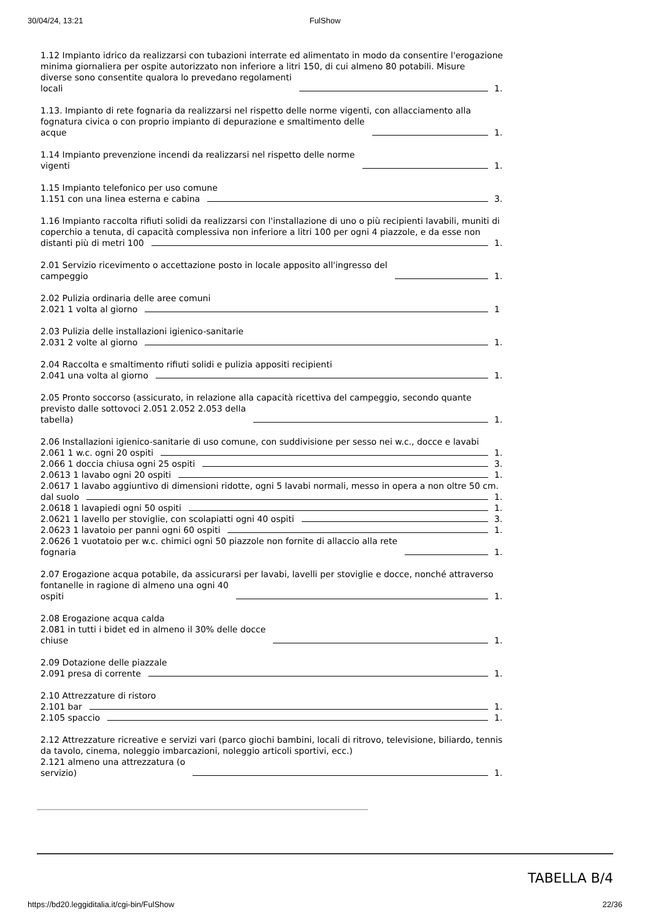30/04/24, 13:21 FulShow
1.12 Impianto idrico da realizzarsi con tubazioni interrate ed alimentato in modo da consentire l'erogazione
minima giornaliera per ospite autorizzato non inferiore a litri 150, di cui almeno 80 potabili. Misure
diverse sono consentite qualora lo prevedano regolamenti
locali 1.
1.13. Impianto di rete fognaria da realizzarsi nel rispetto delle norme vigenti, con allacciamento alla
fognatura civica o con proprio impianto di depurazione e smaltimento delle
acque 1.
1.14 Impianto prevenzione incendi da realizzarsi nel rispetto delle norme
vigenti 1.
1.15 Impianto telefonico per uso comune
1.151 con una linea esterna e cabina 3.
1.16 Impianto raccolta rifiuti solidi da realizzarsi con l'installazione di uno o più recipienti lavabili, muniti di coperchio a tenuta, di capacità complessiva non inferiore a litri 100 per ogni 4 piazzole, e da esse non
distanti più di metri 100 1.
2.01 Servizio ricevimento o accettazione posto in locale apposito all'ingresso del
campeggio 1.
2.02 Pulizia ordinaria delle aree comuni
2.021 1 volta al giorno 1
2.03 Pulizia delle installazioni igienico-sanitarie
2.031 2 volte al giorno 1.
2.04 Raccolta e smaltimento rifiuti solidi e pulizia appositi recipienti
2.041 una volta al giorno 1.
2.05 Pronto soccorso (assicurato, in relazione alla capacità ricettiva del campeggio, secondo quante
previsto dalle sottovoci 2.051 2.052 2.053 della
tabella) 1.
2.06 Installazioni igienico-sanitarie di uso comune, con suddivisione per sesso nei w.c., docce e lavabi
2.061 1 w.c. ogni 20 ospiti 1.
2.066 1 doccia chiusa ogni 25 ospiti 3.
2.0613 1 lavabo ogni 20 ospiti 1.
2.0617 1 lavabo aggiuntivo di dimensioni ridotte, ogni 5 lavabi normali, messo in opera a non oltre 50 cm.
dal suolo 1.
2.0618 1 lavapiedi ogni 50 ospiti 1.
2.0621 1 lavello per stoviglie, con scolapiatti ogni 40 ospiti 3.
2.0623 1 lavatoio per panni ogni 60 ospiti 1.
2.0626 1 vuotatoio per w.c. chimici ogni 50 piazzole non fornite di allaccio alla rete
fognaria 1.
2.07 Erogazione acqua potabile, da assicurarsi per lavabi, lavelli per stoviglie e docce, nonché attraverso
fontanelle in ragione di almeno una ogni 40
ospiti 1.
2.08 Erogazione acqua calda
2.081 in tutti i bidet ed in almeno il 30% delle docce
chiuse 1.
2.09 Dotazione delle piazzale
2.091 presa di corrente 1.
2.10 Attrezzature di ristoro
2.101 bar 1.
2.105 spaccio 1.
2.12 Attrezzature ricreative e servizi vari (parco giochi bambini, locali di ritrovo, televisione, biliardo, tennis da tavolo, cinema, noleggio imbarcazioni, noleggio articoli sportivi, ecc.)
2.121 almeno una attrezzatura (o
servizio) 1.
TABELLA B/4
https://bd20.leggiditalia.it/cgi-bin/FulShow 22/36